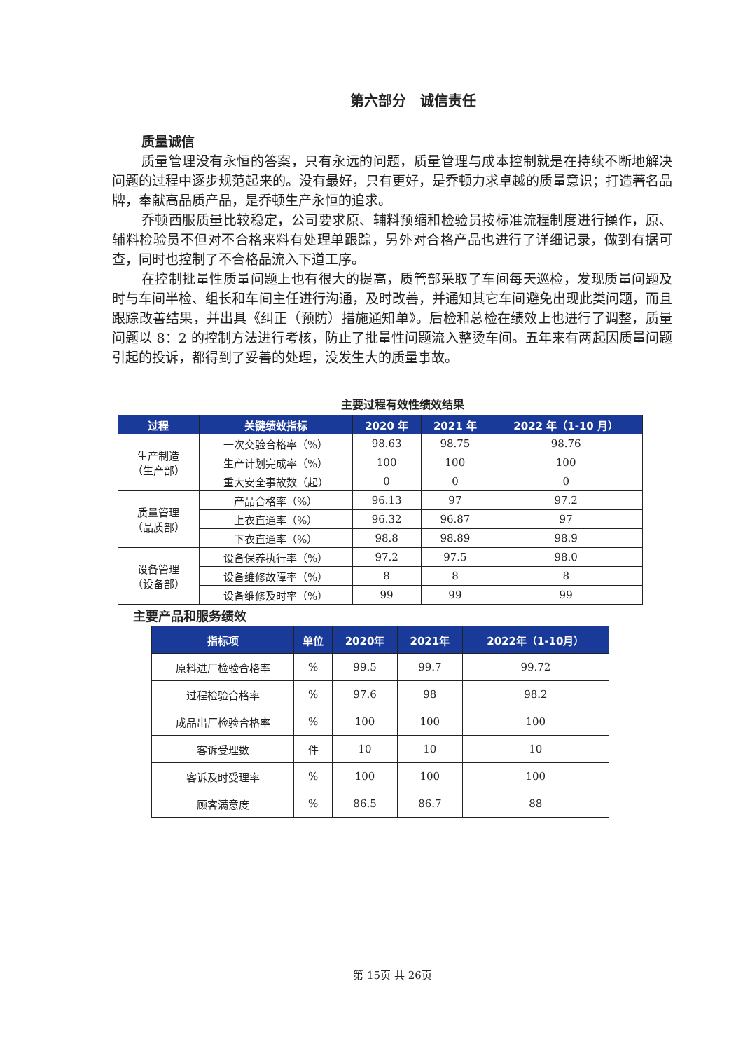第六部分　诚信责任
质量诚信
质量管理没有永恒的答案，只有永远的问题，质量管理与成本控制就是在持续不断地解决问题的过程中逐步规范起来的。没有最好，只有更好，是乔顿力求卓越的质量意识；打造著名品牌，奉献高品质产品，是乔顿生产永恒的追求。
乔顿西服质量比较稳定，公司要求原、辅料预缩和检验员按标准流程制度进行操作，原、辅料检验员不但对不合格来料有处理单跟踪，另外对合格产品也进行了详细记录，做到有据可查，同时也控制了不合格品流入下道工序。
在控制批量性质量问题上也有很大的提高，质管部采取了车间每天巡检，发现质量问题及时与车间半检、组长和车间主任进行沟通，及时改善，并通知其它车间避免出现此类问题，而且跟踪改善结果，并出具《纠正（预防）措施通知单》。后检和总检在绩效上也进行了调整，质量问题以 8：2 的控制方法进行考核，防止了批量性问题流入整烫车间。五年来有两起因质量问题引起的投诉，都得到了妥善的处理，没发生大的质量事故。
主要过程有效性绩效结果
| 过程 | 关键绩效指标 | 2020 年 | 2021 年 | 2022 年（1-10 月） |
| --- | --- | --- | --- | --- |
| 生产制造 （生产部） | 一次交验合格率（%） | 98.63 | 98.75 | 98.76 |
| | 生产计划完成率（%） | 100 | 100 | 100 |
| | 重大安全事故数（起） | 0 | 0 | 0 |
| 质量管理 （品质部） | 产品合格率（%） | 96.13 | 97 | 97.2 |
| | 上衣直通率（%） | 96.32 | 96.87 | 97 |
| | 下衣直通率（%） | 98.8 | 98.89 | 98.9 |
| 设备管理 （设备部） | 设备保养执行率（%） | 97.2 | 97.5 | 98.0 |
| | 设备维修故障率（%） | 8 | 8 | 8 |
| | 设备维修及时率（%） | 99 | 99 | 99 |
主要产品和服务绩效
| 指标项 | 单位 | 2020年 | 2021年 | 2022年（1-10月） |
| --- | --- | --- | --- | --- |
| 原料进厂检验合格率 | % | 99.5 | 99.7 | 99.72 |
| 过程检验合格率 | % | 97.6 | 98 | 98.2 |
| 成品出厂检验合格率 | % | 100 | 100 | 100 |
| 客诉受理数 | 件 | 10 | 10 | 10 |
| 客诉及时受理率 | % | 100 | 100 | 100 |
| 顾客满意度 | % | 86.5 | 86.7 | 88 |
第 15页 共 26页